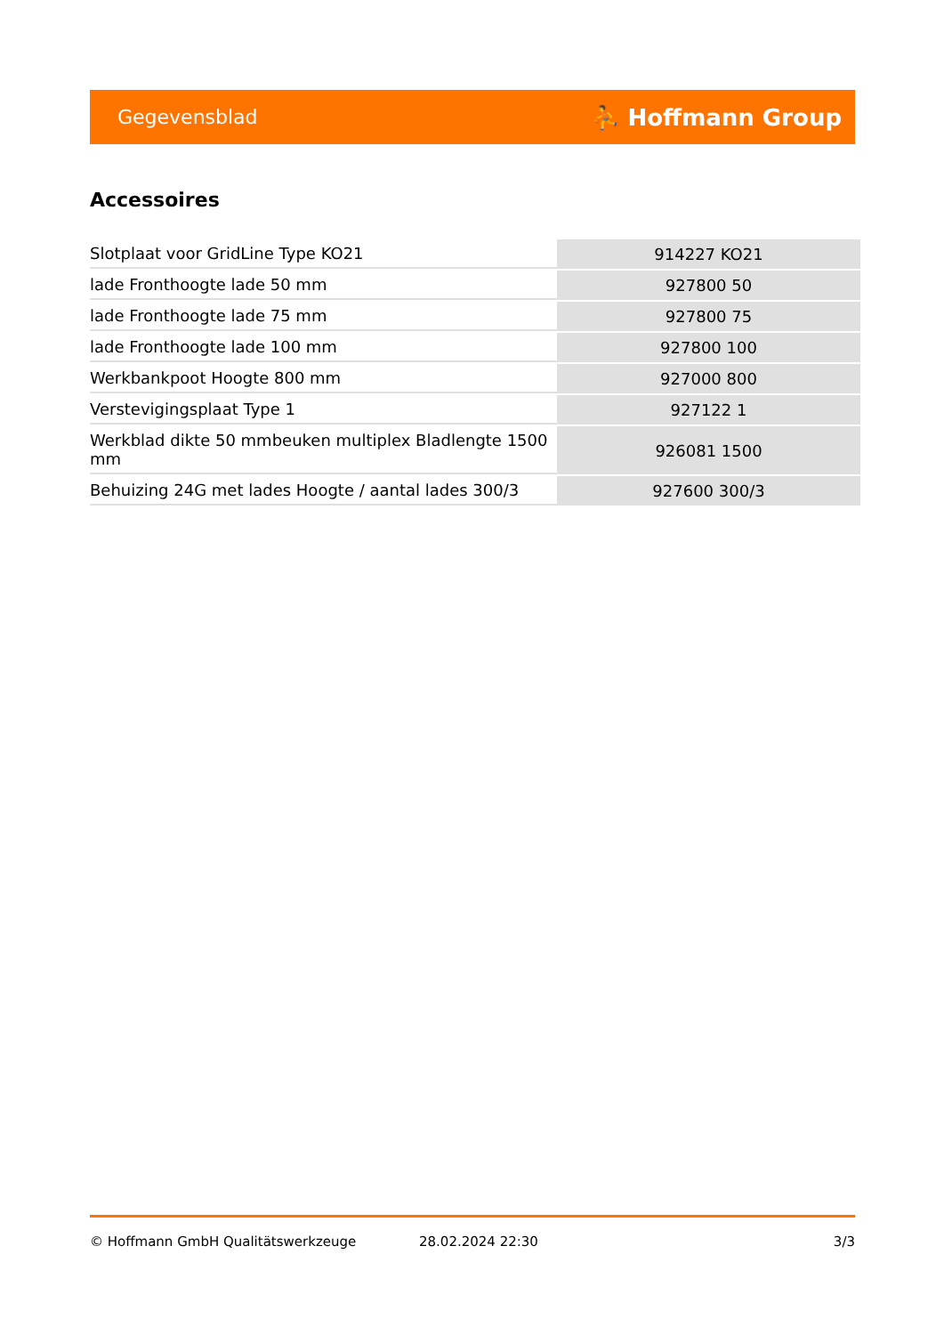Gegevensblad ⛹ Hoffmann Group
Accessoires
| Slotplaat voor GridLine Type KO21 | 914227 KO21 |
| lade Fronthoogte lade 50 mm | 927800 50 |
| lade Fronthoogte lade 75 mm | 927800 75 |
| lade Fronthoogte lade 100 mm | 927800 100 |
| Werkbankpoot Hoogte 800 mm | 927000 800 |
| Verstevigingsplaat Type 1 | 927122 1 |
| Werkblad dikte 50 mmbeuken multiplex Bladlengte 1500 mm | 926081 1500 |
| Behuizing 24G met lades Hoogte / aantal lades 300/3 | 927600 300/3 |
© Hoffmann GmbH Qualitätswerkzeuge 28.02.2024 22:30 3/3